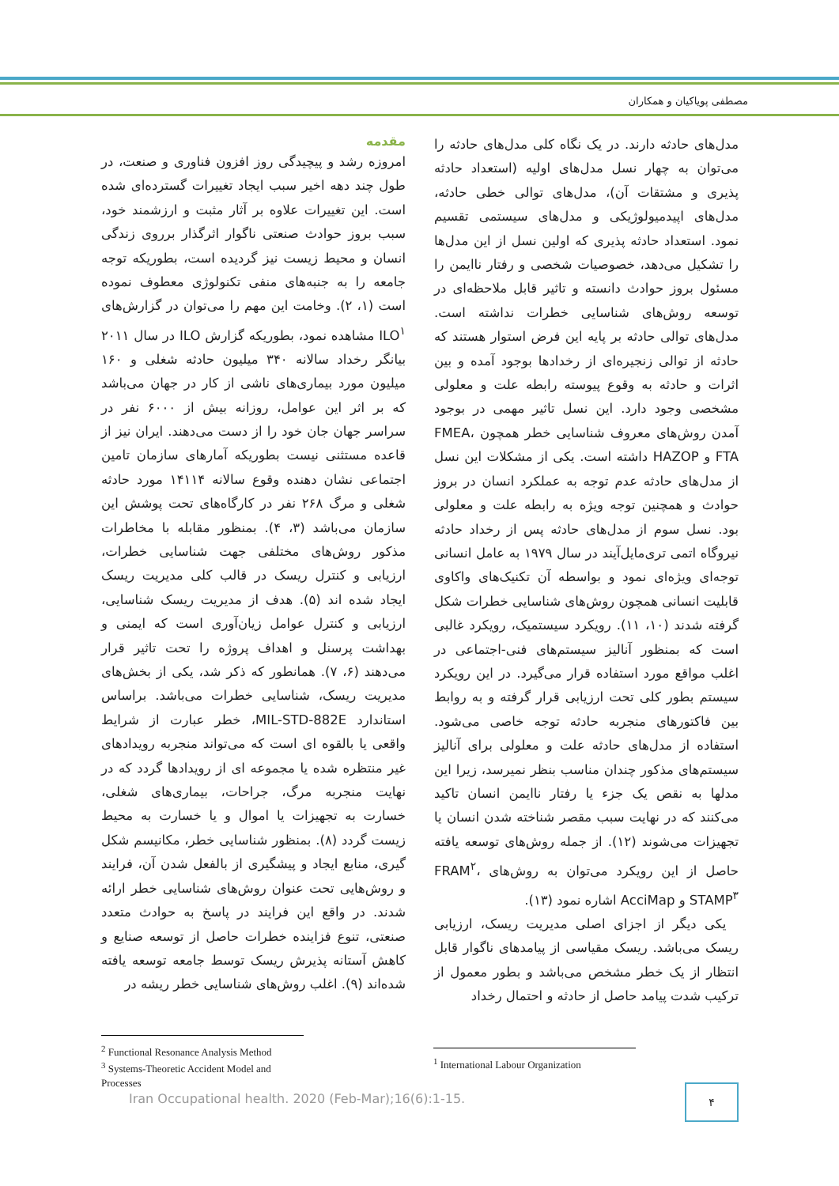مصطفی پویاکیان و همکاران
مقدمه
امروزه رشد و پیچیدگی روز افزون فناوری و صنعت، در طول چند دهه اخیر سبب ایجاد تغییرات گسترده‌ای شده است. این تغییرات علاوه بر آثار مثبت و ارزشمند خود، سبب بروز حوادث صنعتی ناگوار اثرگذار برروی زندگی انسان و محیط زیست نیز گردیده است، بطوریکه توجه جامعه را به جنبه‌های منفی تکنولوژی معطوف نموده است (۱، ۲). وخامت این مهم را می‌توان در گزارش‌های ILO<sup>۱</sup> مشاهده نمود، بطوریکه گزارش ILO در سال ۲۰۱۱ بیانگر رخداد سالانه ۳۴۰ میلیون حادثه شغلی و ۱۶۰ میلیون مورد بیماری‌های ناشی از کار در جهان می‌باشد که بر اثر این عوامل، روزانه بیش از ۶۰۰۰ نفر در سراسر جهان جان خود را از دست می‌دهند. ایران نیز از قاعده مستثنی نیست بطوریکه آمارهای سازمان تامین اجتماعی نشان دهنده وقوع سالانه ۱۴۱۱۴ مورد حادثه شغلی و مرگ ۲۶۸ نفر در کارگاه‌های تحت پوشش این سازمان می‌باشد (۳، ۴). بمنظور مقابله با مخاطرات مذکور روش‌های مختلفی جهت شناسایی خطرات، ارزیابی و کنترل ریسک در قالب کلی مدیریت ریسک ایجاد شده اند (۵). هدف از مدیریت ریسک شناسایی، ارزیابی و کنترل عوامل زیان‌آوری است که ایمنی و بهداشت پرسنل و اهداف پروژه را تحت تاثیر قرار می‌دهند (۶، ۷). همانطور که ذکر شد، یکی از بخش‌های مدیریت ریسک، شناسایی خطرات می‌باشد. براساس استاندارد MIL-STD-882E، خطر عبارت از شرایط واقعی یا بالقوه ای است که می‌تواند منجربه رویدادهای غیر منتظره شده یا مجموعه ای از رویدادها گردد که در نهایت منجربه مرگ، جراحات، بیماری‌های شغلی، خسارت به تجهیزات یا اموال و یا خسارت به محیط زیست گردد (۸). بمنظور شناسایی خطر، مکانیسم شکل گیری، منابع ایجاد و پیشگیری از بالفعل شدن آن، فرایند و روش‌هایی تحت عنوان روش‌های شناسایی خطر ارائه شدند. در واقع این فرایند در پاسخ به حوادث متعدد صنعتی، تنوع فزاینده خطرات حاصل از توسعه صنایع و کاهش آستانه پذیرش ریسک توسط جامعه توسعه یافته شده‌اند (۹). اغلب روش‌های شناسایی خطر ریشه در
مدل‌های حادثه دارند. در یک نگاه کلی مدل‌های حادثه را می‌توان به چهار نسل مدل‌های اولیه (استعداد حادثه پذیری و مشتقات آن)، مدل‌های توالی خطی حادثه، مدل‌های اپیدمیولوژیکی و مدل‌های سیستمی تقسیم نمود. استعداد حادثه پذیری که اولین نسل از این مدل‌ها را تشکیل می‌دهد، خصوصیات شخصی و رفتار ناایمن را مسئول بروز حوادث دانسته و تاثیر قابل ملاحظه‌ای در توسعه روش‌های شناسایی خطرات نداشته است. مدل‌های توالی حادثه بر پایه این فرض استوار هستند که حادثه از توالی زنجیره‌ای از رخدادها بوجود آمده و بین اثرات و حادثه به وقوع پیوسته رابطه علت و معلولی مشخصی وجود دارد. این نسل تاثیر مهمی در بوجود آمدن روش‌های معروف شناسایی خطر همچون FMEA، FTA و HAZOP داشته است. یکی از مشکلات این نسل از مدل‌های حادثه عدم توجه به عملکرد انسان در بروز حوادث و همچنین توجه ویژه به رابطه علت و معلولی بود. نسل سوم از مدل‌های حادثه پس از رخداد حادثه نیروگاه اتمی تری‌مایل‌آیند در سال ۱۹۷۹ به عامل انسانی توجه‌ای ویژه‌ای نمود و بواسطه آن تکنیک‌های واکاوی قابلیت انسانی همچون روش‌های شناسایی خطرات شکل گرفته شدند (۱۰، ۱۱). رویکرد سیستمیک، رویکرد غالبی است که بمنظور آنالیز سیستم‌های فنی-اجتماعی در اغلب مواقع مورد استفاده قرار می‌گیرد. در این رویکرد سیستم بطور کلی تحت ارزیابی قرار گرفته و به روابط بین فاکتورهای منجربه حادثه توجه خاصی می‌شود. استفاده از مدل‌های حادثه علت و معلولی برای آنالیز سیستم‌های مذکور چندان مناسب بنظر نمیرسد، زیرا این مدلها به نقص یک جزء یا رفتار ناایمن انسان تاکید می‌کنند که در نهایت سبب مقصر شناخته شدن انسان یا تجهیزات می‌شوند (۱۲). از جمله روش‌های توسعه یافته حاصل از این رویکرد می‌توان به روش‌های FRAM<sup>۲</sup>، STAMP<sup>۳</sup> و AcciMap اشاره نمود (۱۳).
یکی دیگر از اجزای اصلی مدیریت ریسک، ارزیابی ریسک می‌باشد. ریسک مقیاسی از پیامدهای ناگوار قابل انتظار از یک خطر مشخص می‌باشد و بطور معمول از ترکیب شدت پیامد حاصل از حادثه و احتمال رخداد
<sup>2</sup> Functional Resonance Analysis Method
<sup>3</sup> Systems-Theoretic Accident Model and Processes
<sup>1</sup> International Labour Organization
Iran Occupational health. 2020 (Feb-Mar);16(6):1-15.
۴